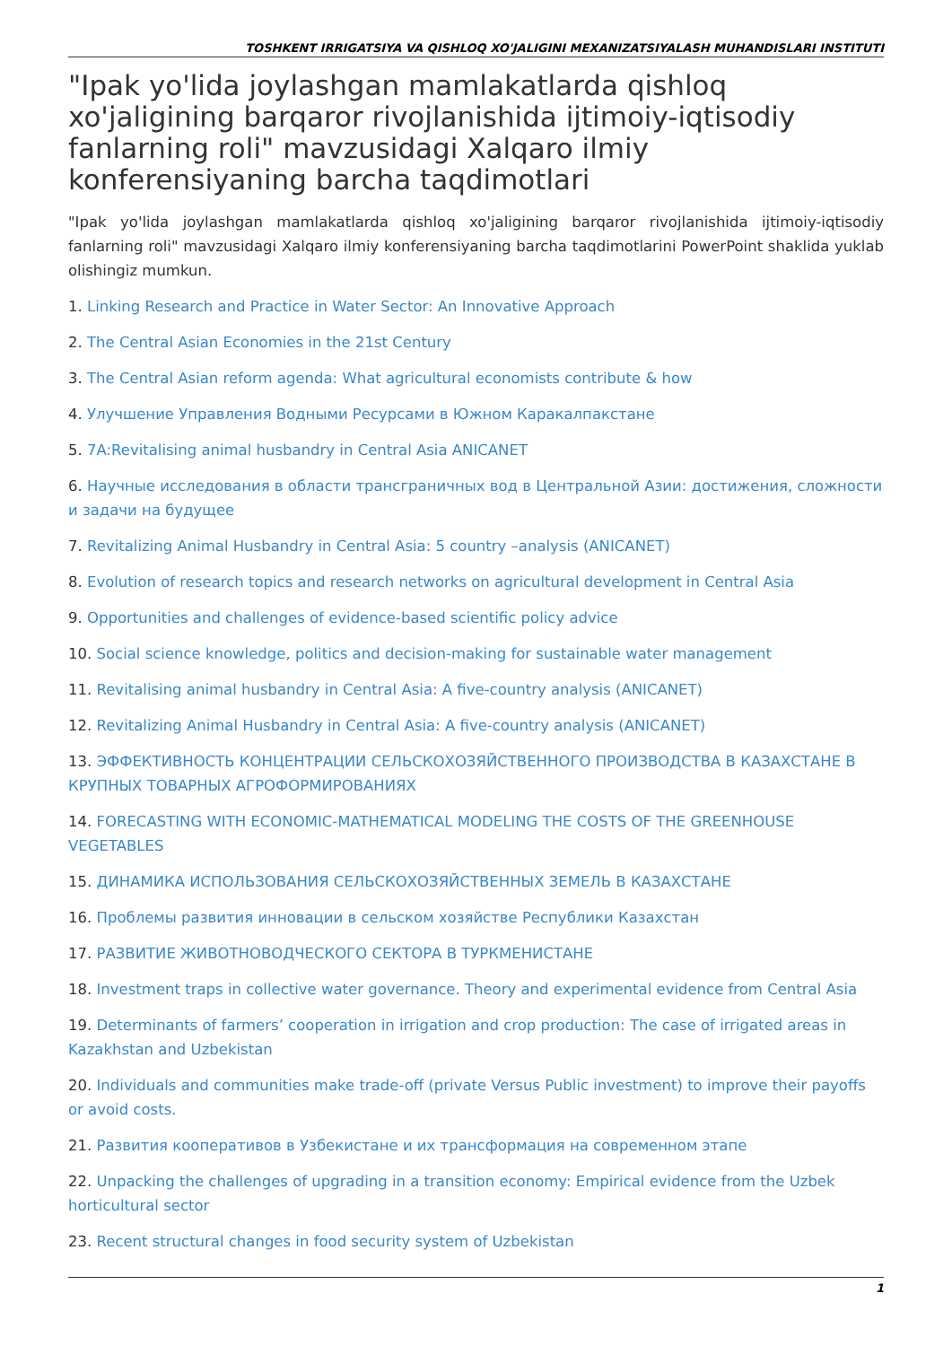TOSHKENT IRRIGATSIYA VA QISHLOQ XO'JALIGINI MEXANIZATSIYALASH MUHANDISLARI INSTITUTI
"Ipak yo'lida joylashgan mamlakatlarda qishloq xo'jaligining barqaror rivojlanishida ijtimoiy-iqtisodiy fanlarning roli" mavzusidagi Xalqaro ilmiy konferensiyaning barcha taqdimotlari
"Ipak yo'lida joylashgan mamlakatlarda qishloq xo'jaligining barqaror rivojlanishida ijtimoiy-iqtisodiy fanlarning roli" mavzusidagi Xalqaro ilmiy konferensiyaning barcha taqdimotlarini PowerPoint shaklida yuklab olishingiz mumkun.
1. Linking Research and Practice in Water Sector: An Innovative Approach
2. The Central Asian Economies in the 21st Century
3. The Central Asian reform agenda: What agricultural economists contribute & how
4. Улучшение Управления Водными Ресурсами в Южном Каракалпакстане
5. 7A:Revitalising animal husbandry in Central Asia ANICANET
6. Научные исследования в области трансграничных вод в Центральной Азии: достижения, сложности и задачи на будущее
7. Revitalizing Animal Husbandry in Central Asia: 5 country –analysis (ANICANET)
8. Evolution of research topics and research networks on agricultural development in Central Asia
9. Opportunities and challenges of evidence-based scientific policy advice
10. Social science knowledge, politics and decision-making for sustainable water management
11. Revitalising animal husbandry in Central Asia: A five-country analysis (ANICANET)
12. Revitalizing Animal Husbandry in Central Asia: A five-country analysis (ANICANET)
13. ЭФФЕКТИВНОСТЬ КОНЦЕНТРАЦИИ СЕЛЬСКОХОЗЯЙСТВЕННОГО ПРОИЗВОДСТВА В КАЗАХСТАНЕ В КРУПНЫХ ТОВАРНЫХ АГРОФОРМИРОВАНИЯХ
14. FORECASTING WITH ECONOMIC-MATHEMATICAL MODELING THE COSTS OF THE GREENHOUSE VEGETABLES
15. ДИНАМИКА ИСПОЛЬЗОВАНИЯ СЕЛЬСКОХОЗЯЙСТВЕННЫХ ЗЕМЕЛЬ В КАЗАХСТАНЕ
16. Проблемы развития инновации в сельском хозяйстве Республики Казахстан
17. РАЗВИТИЕ ЖИВОТНОВОДЧЕСКОГО СЕКТОРА В ТУРКМЕНИСТАНЕ
18. Investment traps in collective water governance. Theory and experimental evidence from Central Asia
19. Determinants of farmers’ cooperation in irrigation and crop production: The case of irrigated areas in Kazakhstan and Uzbekistan
20. Individuals and communities make trade-off (private Versus Public investment) to improve their payoffs or avoid costs.
21. Развития кооперативов в Узбекистане и их трансформация на современном этапе
22. Unpacking the challenges of upgrading in a transition economy: Empirical evidence from the Uzbek horticultural sector
23. Recent structural changes in food security system of Uzbekistan
1